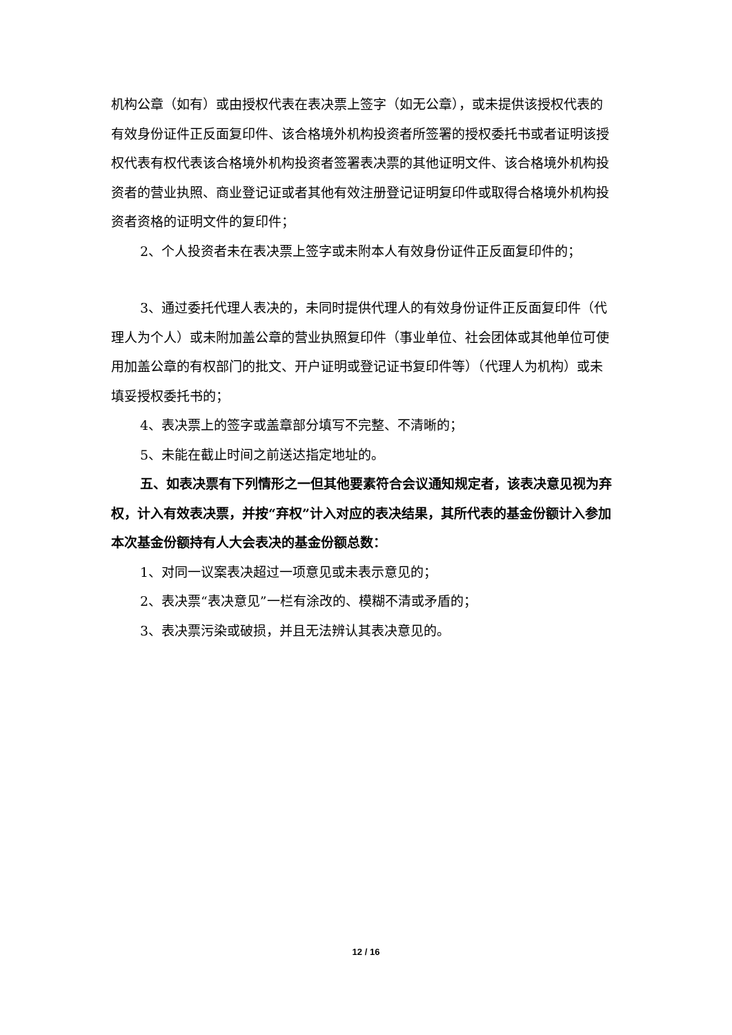机构公章（如有）或由授权代表在表决票上签字（如无公章），或未提供该授权代表的有效身份证件正反面复印件、该合格境外机构投资者所签署的授权委托书或者证明该授权代表有权代表该合格境外机构投资者签署表决票的其他证明文件、该合格境外机构投资者的营业执照、商业登记证或者其他有效注册登记证明复印件或取得合格境外机构投资者资格的证明文件的复印件；
2、个人投资者未在表决票上签字或未附本人有效身份证件正反面复印件的；
3、通过委托代理人表决的，未同时提供代理人的有效身份证件正反面复印件（代理人为个人）或未附加盖公章的营业执照复印件（事业单位、社会团体或其他单位可使用加盖公章的有权部门的批文、开户证明或登记证书复印件等）（代理人为机构）或未填妥授权委托书的；
4、表决票上的签字或盖章部分填写不完整、不清晰的；
5、未能在截止时间之前送达指定地址的。
五、如表决票有下列情形之一但其他要素符合会议通知规定者，该表决意见视为弃权，计入有效表决票，并按“弃权”计入对应的表决结果，其所代表的基金份额计入参加本次基金份额持有人大会表决的基金份额总数：
1、对同一议案表决超过一项意见或未表示意见的；
2、表决票“表决意见”一栏有涂改的、模糊不清或矛盾的；
3、表决票污染或破损，并且无法辨认其表决意见的。
12 / 16